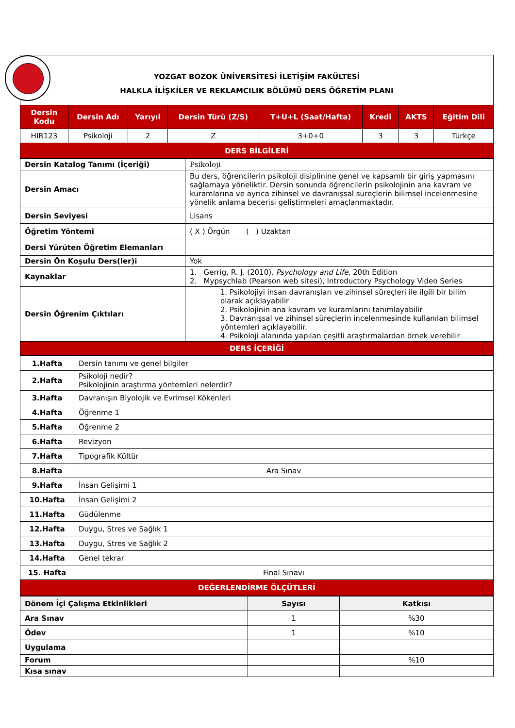YOZGAT BOZOK ÜNİVERSİTESİ İLETİŞİM FAKÜLTESİ
HALKLA İLİŞKİLER VE REKLAMCILIK BÖLÜMÜ DERS ÖĞRETİM PLANI
| Dersin Kodu | Dersin Adı | Yarıyıl | Dersin Türü (Z/S) | T+U+L (Saat/Hafta) | Kredi | AKTS | Eğitim Dili |
| --- | --- | --- | --- | --- | --- | --- | --- |
| HIR123 | Psikoloji | 2 | Z | 3+0+0 | 3 | 3 | Türkçe |
| DERS BİLGİLERİ | | | | | | | |
| Dersin Katalog Tanımı (İçeriği) | Psikoloji |
| Dersin Amacı | Bu ders, öğrencilerin psikoloji disiplinine genel ve kapsamlı bir giriş yapmasını sağlamaya yöneliktir. Dersin sonunda öğrencilerin psikolojinin ana kavram ve kuramlarına ve ayrıca zihinsel ve davranışsal süreçlerin bilimsel incelenmesine yönelik anlama becerisi geliştirmeleri amaçlanmaktadır. |
| Dersin Seviyesi | Lisans |
| Öğretim Yöntemi | ( X ) Örgün ( ) Uzaktan |
| Dersi Yürüten Öğretim Elemanları | |
| Dersin Ön Koşulu Ders(ler)i | Yok |
| Kaynaklar | 1. Gerrig, R. J. (2010). Psychology and Life , 20th Edition 2. Mypsychlab (Pearson web sitesi), Introductory Psychology Video Series |
| Dersin Öğrenim Çıktıları | 1. Psikolojiyi insan davranışları ve zihinsel süreçleri ile ilgili bir bilim olarak açıklayabilir 2. Psikolojinin ana kavram ve kuramlarını tanımlayabilir 3. Davranışsal ve zihinsel süreçlerin incelenmesinde kullanılan bilimsel yöntemleri açıklayabilir. 4. Psikoloji alanında yapılan çeşitli araştırmalardan örnek verebilir |
| DERS İÇERİĞİ | |
| 1.Hafta | Dersin tanımı ve genel bilgiler |
| 2.Hafta | Psikoloji nedir? Psikolojinin araştırma yöntemleri nelerdir? |
| 3.Hafta | Davranışın Biyolojik ve Evrimsel Kökenleri |
| 4.Hafta | Öğrenme 1 |
| 5.Hafta | Öğrenme 2 |
| 6.Hafta | Revizyon |
| 7.Hafta | Tipografik Kültür |
| 8.Hafta | Ara Sınav |
| 9.Hafta | İnsan Gelişimi 1 |
| 10.Hafta | İnsan Gelişimi 2 |
| 11.Hafta | Güdülenme |
| 12.Hafta | Duygu, Stres ve Sağlık 1 |
| 13.Hafta | Duygu, Stres ve Sağlık 2 |
| 14.Hafta | Genel tekrar |
| 15. Hafta | Final Sınavı |
| DEĞERLENDİRME ÖLÇÜTLERİ | |
| Dönem İçi Çalışma Etkinlikleri | Sayısı | Katkısı |
| --- | --- | --- |
| Ara Sınav | 1 | %30 |
| Ödev | 1 | %10 |
| Uygulama | | |
| Forum | | %10 |
| Kısa sınav | | |